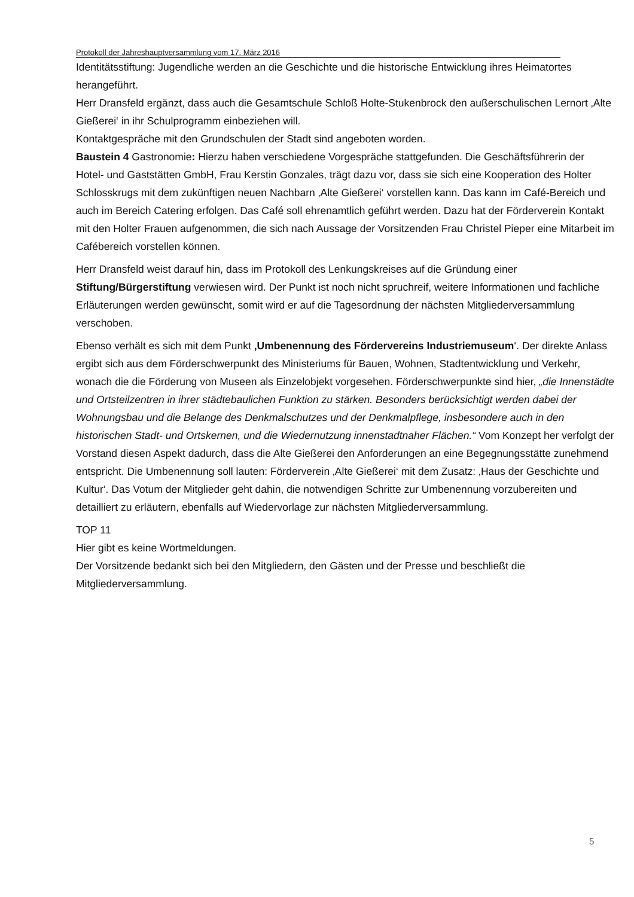Protokoll der Jahreshauptversammlung vom 17. März 2016
Identitätsstiftung: Jugendliche werden an die Geschichte und die historische Entwicklung ihres Heimatortes herangeführt.
Herr Dransfeld ergänzt, dass auch die Gesamtschule Schloß Holte-Stukenbrock den außerschulischen Lernort ‚Alte Gießerei‘ in ihr Schulprogramm einbeziehen will.
Kontaktgespräche mit den Grundschulen der Stadt sind angeboten worden.
Baustein 4 Gastronomie: Hierzu haben verschiedene Vorgespräche stattgefunden. Die Geschäftsführerin der Hotel- und Gaststätten GmbH, Frau Kerstin Gonzales, trägt dazu vor, dass sie sich eine Kooperation des Holter Schlosskrugs mit dem zukünftigen neuen Nachbarn ‚Alte Gießerei‘ vorstellen kann. Das kann im Café-Bereich und auch im Bereich Catering erfolgen. Das Café soll ehrenamtlich geführt werden. Dazu hat der Förderverein Kontakt mit den Holter Frauen aufgenommen, die sich nach Aussage der Vorsitzenden Frau Christel Pieper eine Mitarbeit im Cafébereich vorstellen können.
Herr Dransfeld weist darauf hin, dass im Protokoll des Lenkungskreises auf die Gründung einer Stiftung/Bürgerstiftung verwiesen wird. Der Punkt ist noch nicht spruchreif, weitere Informationen und fachliche Erläuterungen werden gewünscht, somit wird er auf die Tagesordnung der nächsten Mitgliederversammlung verschoben.
Ebenso verhält es sich mit dem Punkt ‚Umbenennung des Fördervereins Industriemuseum‘. Der direkte Anlass ergibt sich aus dem Förderschwerpunkt des Ministeriums für Bauen, Wohnen, Stadtentwicklung und Verkehr, wonach die die Förderung von Museen als Einzelobjekt vorgesehen. Förderschwerpunkte sind hier, „die Innenstädte und Ortsteilzentren in ihrer städtebaulichen Funktion zu stärken. Besonders berücksichtigt werden dabei der Wohnungsbau und die Belange des Denkmalschutzes und der Denkmalpflege, insbesondere auch in den historischen Stadt- und Ortskernen, und die Wiedernutzung innenstadtnaher Flächen.“ Vom Konzept her verfolgt der Vorstand diesen Aspekt dadurch, dass die Alte Gießerei den Anforderungen an eine Begegnungsstätte zunehmend entspricht. Die Umbenennung soll lauten: Förderverein ‚Alte Gießerei‘ mit dem Zusatz: ‚Haus der Geschichte und Kultur‘. Das Votum der Mitglieder geht dahin, die notwendigen Schritte zur Umbenennung vorzubereiten und detailliert zu erläutern, ebenfalls auf Wiedervorlage zur nächsten Mitgliederversammlung.
TOP 11
Hier gibt es keine Wortmeldungen.
Der Vorsitzende bedankt sich bei den Mitgliedern, den Gästen und der Presse und beschließt die Mitgliederversammlung.
5